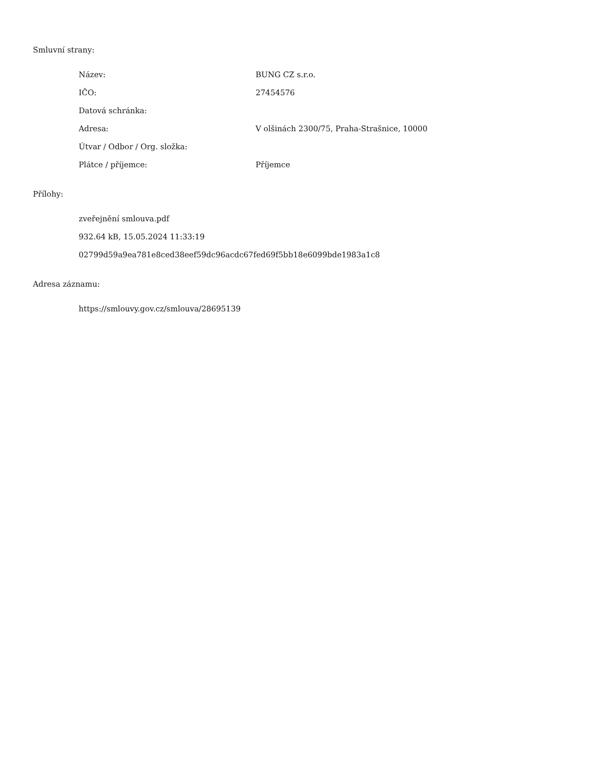Smluvní strany:
| Název: | BUNG CZ s.r.o. |
| IČO: | 27454576 |
| Datová schránka: | |
| Adresa: | V olšinách 2300/75, Praha-Strašnice, 10000 |
| Útvar / Odbor / Org. složka: | |
| Plátce / příjemce: | Příjemce |
Přílohy:
zveřejnění smlouva.pdf
932.64 kB, 15.05.2024 11:33:19
02799d59a9ea781e8ced38eef59dc96acdc67fed69f5bb18e6099bde1983a1c8
Adresa záznamu:
https://smlouvy.gov.cz/smlouva/28695139